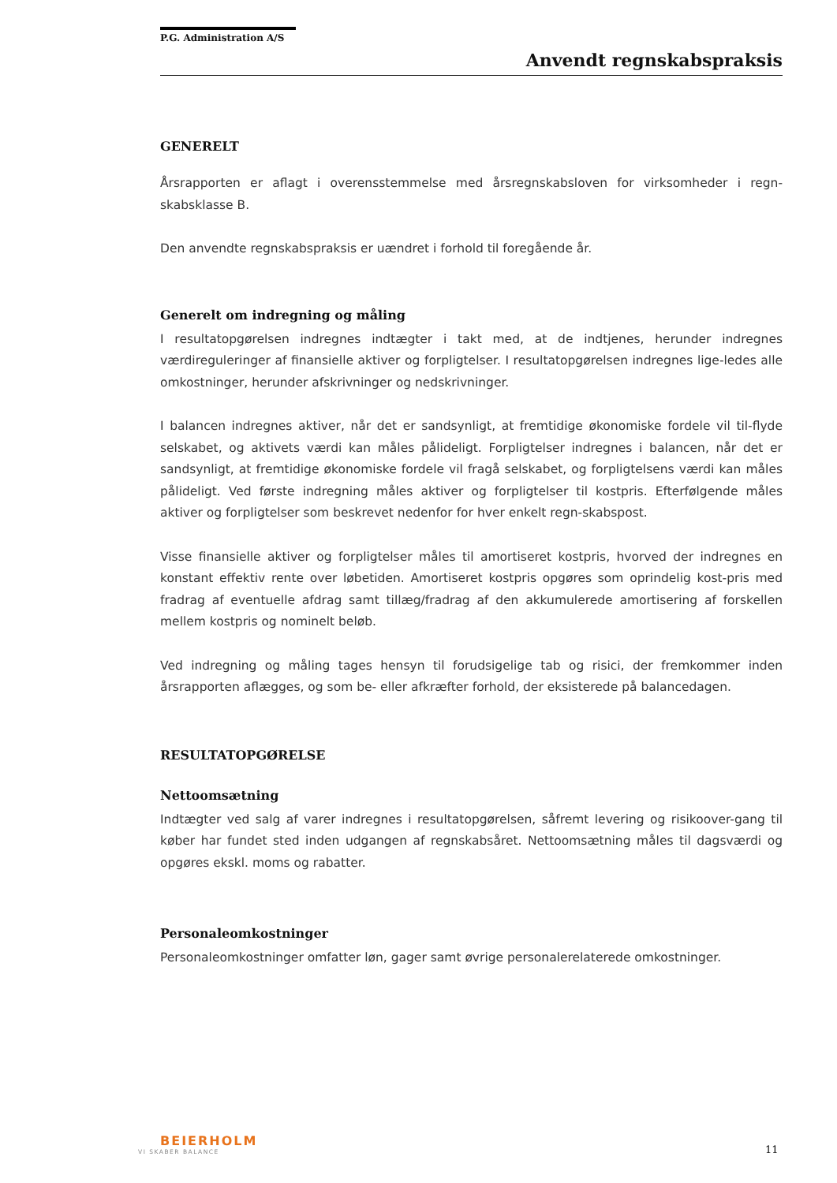P.G. Administration A/S
Anvendt regnskabspraksis
GENERELT
Årsrapporten er aflagt i overensstemmelse med årsregnskabsloven for virksomheder i regn-skabsklasse B.
Den anvendte regnskabspraksis er uændret i forhold til foregående år.
Generelt om indregning og måling
I resultatopgørelsen indregnes indtægter i takt med, at de indtjenes, herunder indregnes værdireguleringer af finansielle aktiver og forpligtelser. I resultatopgørelsen indregnes lige-ledes alle omkostninger, herunder afskrivninger og nedskrivninger.
I balancen indregnes aktiver, når det er sandsynligt, at fremtidige økonomiske fordele vil til-flyde selskabet, og aktivets værdi kan måles pålideligt. Forpligtelser indregnes i balancen, når det er sandsynligt, at fremtidige økonomiske fordele vil fragå selskabet, og forpligtelsens værdi kan måles pålideligt. Ved første indregning måles aktiver og forpligtelser til kostpris. Efterfølgende måles aktiver og forpligtelser som beskrevet nedenfor for hver enkelt regn-skabspost.
Visse finansielle aktiver og forpligtelser måles til amortiseret kostpris, hvorved der indregnes en konstant effektiv rente over løbetiden. Amortiseret kostpris opgøres som oprindelig kost-pris med fradrag af eventuelle afdrag samt tillæg/fradrag af den akkumulerede amortisering af forskellen mellem kostpris og nominelt beløb.
Ved indregning og måling tages hensyn til forudsigelige tab og risici, der fremkommer inden årsrapporten aflægges, og som be- eller afkræfter forhold, der eksisterede på balancedagen.
RESULTATOPGØRELSE
Nettoomsætning
Indtægter ved salg af varer indregnes i resultatopgørelsen, såfremt levering og risikoover-gang til køber har fundet sted inden udgangen af regnskabsåret. Nettoomsætning måles til dagsværdi og opgøres ekskl. moms og rabatter.
Personaleomkostninger
Personaleomkostninger omfatter løn, gager samt øvrige personalerelaterede omkostninger.
BEIERHOLM
VI SKABER BALANCE
11